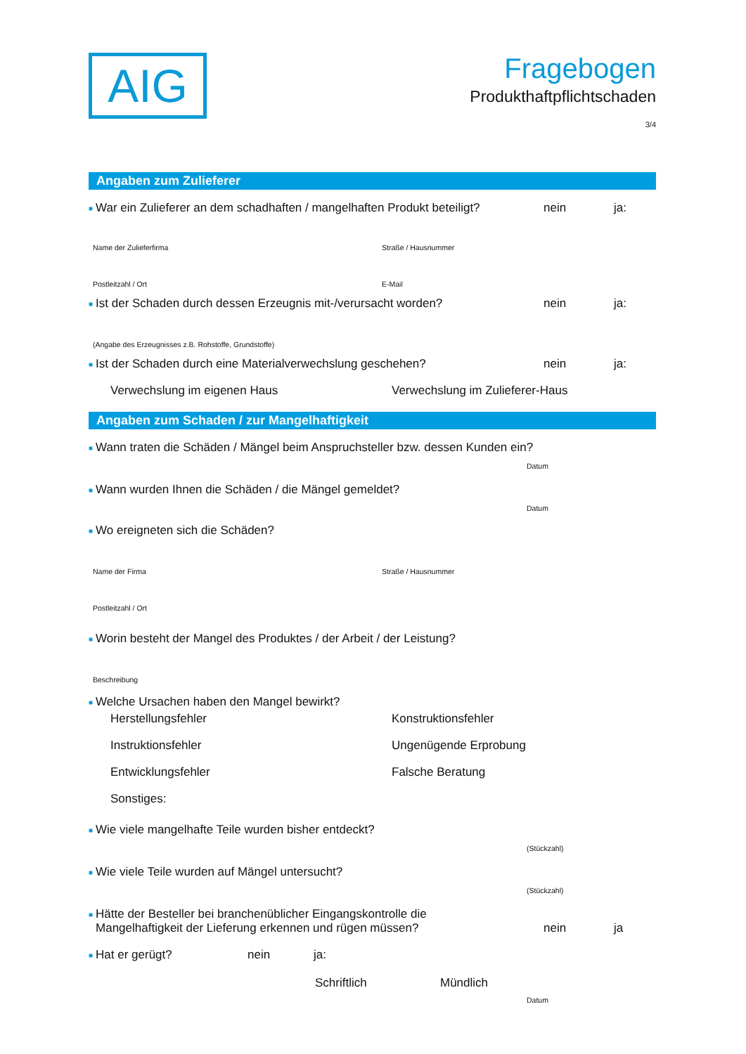AIG
Fragebogen
Produkthaftpflichtschaden
3/4
Angaben zum Zulieferer
■ War ein Zulieferer an dem schadhaften / mangelhaften Produkt beteiligt? nein ja:
Name der Zulieferfirma Straße / Hausnummer
Postleitzahl / Ort E-Mail
■ Ist der Schaden durch dessen Erzeugnis mit-/verursacht worden? nein ja:
(Angabe des Erzeugnisses z.B. Rohstoffe, Grundstoffe)
■ Ist der Schaden durch eine Materialverwechslung geschehen? nein ja:
Verwechslung im eigenen Haus Verwechslung im Zulieferer-Haus
Angaben zum Schaden / zur Mangelhaftigkeit
■ Wann traten die Schäden / Mängel beim Anspruchsteller bzw. dessen Kunden ein?
Datum
■ Wann wurden Ihnen die Schäden / die Mängel gemeldet?
Datum
■ Wo ereigneten sich die Schäden?
Name der Firma Straße / Hausnummer
Postleitzahl / Ort
■ Worin besteht der Mangel des Produktes / der Arbeit / der Leistung?
Beschreibung
■ Welche Ursachen haben den Mangel bewirkt?
Herstellungsfehler Konstruktionsfehler
Instruktionsfehler Ungenügende Erprobung
Entwicklungsfehler Falsche Beratung
Sonstiges:
■ Wie viele mangelhafte Teile wurden bisher entdeckt?
(Stückzahl)
■ Wie viele Teile wurden auf Mängel untersucht?
(Stückzahl)
■ Hätte der Besteller bei branchenüblicher Eingangskontrolle die
Mangelhaftigkeit der Lieferung erkennen und rügen müssen? nein ja
■ Hat er gerügt? nein ja:
Schriftlich Mündlich
Datum